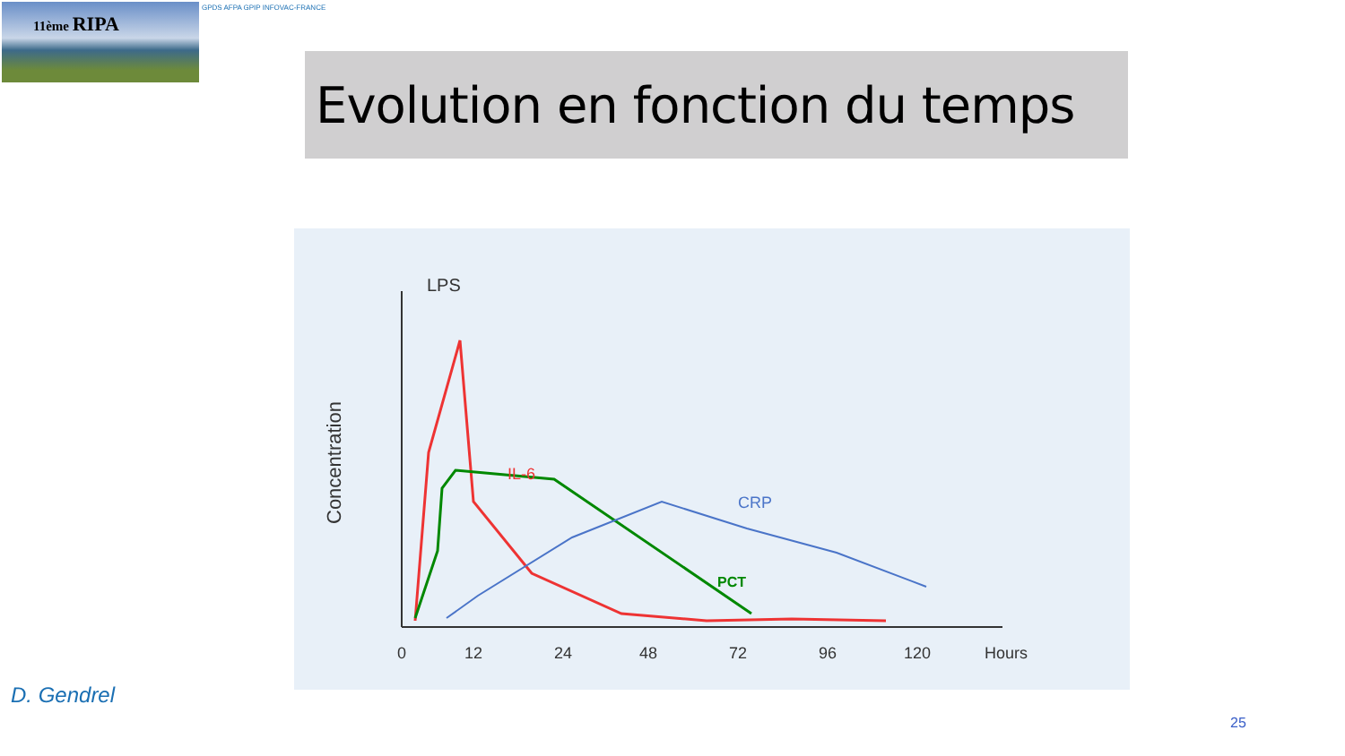11ème RIPA GPDS AFPA GPIP INFOVAC-FRANCE
Evolution en fonction du temps
LPS
Concentration
IL-6
CRP
PCT
0
12
24
48
72
96
120
Hours
D. Gendrel
25